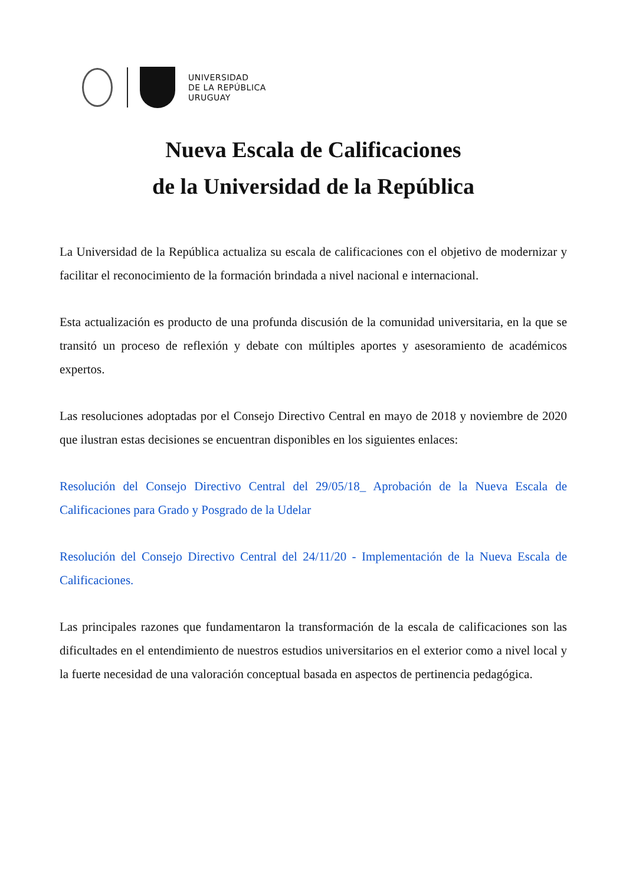UNIVERSIDAD
DE LA REPÚBLICA
URUGUAY
Nueva Escala de Calificaciones
de la Universidad de la República
La Universidad de la República actualiza su escala de calificaciones con el objetivo de modernizar y facilitar el reconocimiento de la formación brindada a nivel nacional e internacional.
Esta actualización es producto de una profunda discusión de la comunidad universitaria, en la que se transitó un proceso de reflexión y debate con múltiples aportes y asesoramiento de académicos expertos.
Las resoluciones adoptadas por el Consejo Directivo Central en mayo de 2018 y noviembre de 2020 que ilustran estas decisiones se encuentran disponibles en los siguientes enlaces:
Resolución del Consejo Directivo Central del 29/05/18_ Aprobación de la Nueva Escala de Calificaciones para Grado y Posgrado de la Udelar
Resolución del Consejo Directivo Central del 24/11/20 - Implementación de la Nueva Escala de Calificaciones.
Las principales razones que fundamentaron la transformación de la escala de calificaciones son las dificultades en el entendimiento de nuestros estudios universitarios en el exterior como a nivel local y la fuerte necesidad de una valoración conceptual basada en aspectos de pertinencia pedagógica.